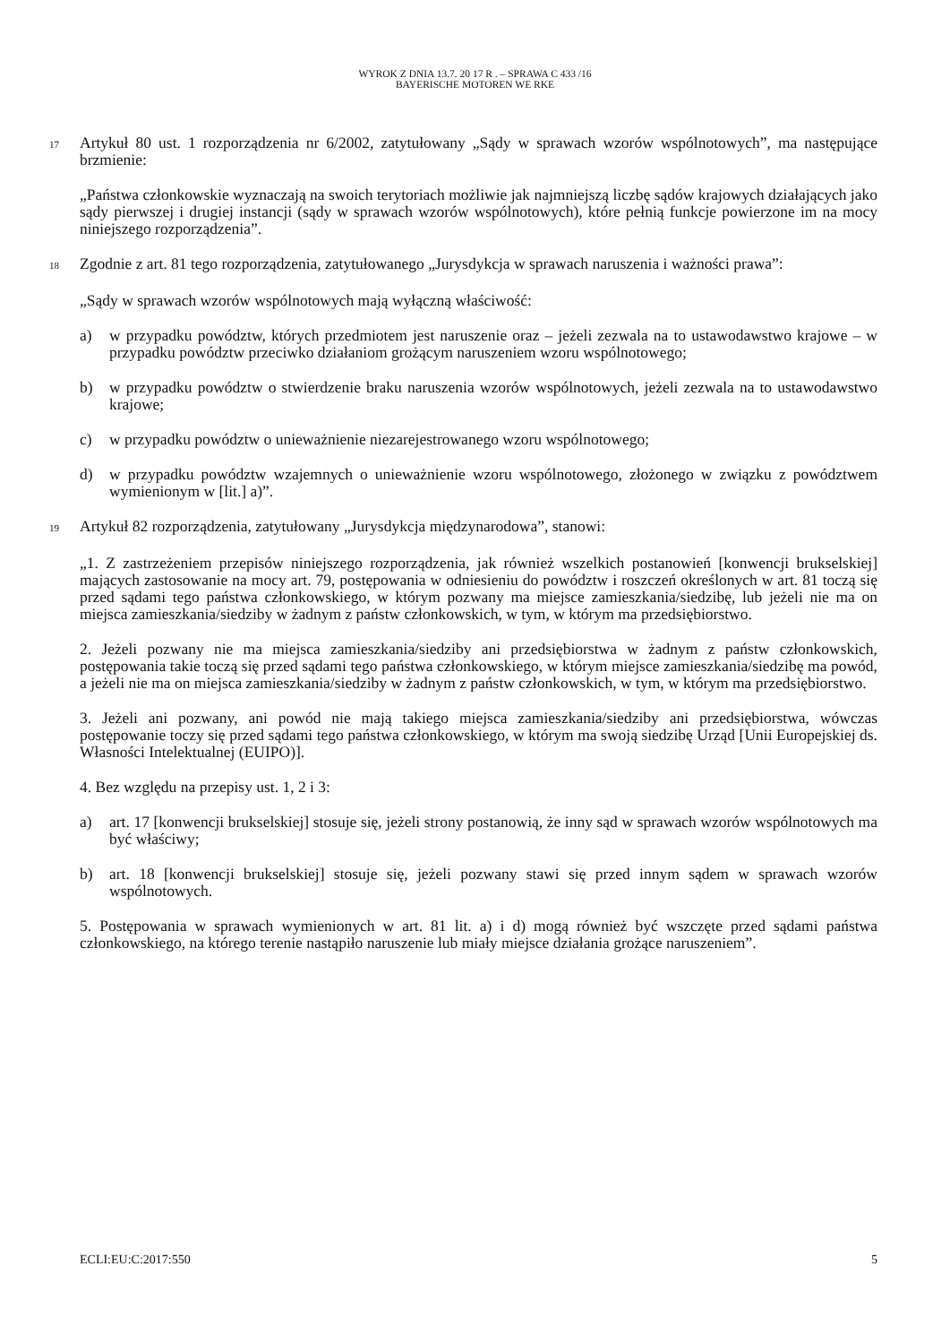WYROK Z DNIA 13.7. 20 17 R . – SPRAWA C 433 /16
BAYERISCHE MOTOREN WE RKE
17
Artykuł 80 ust. 1 rozporządzenia nr 6/2002, zatytułowany „Sądy w sprawach wzorów wspólnotowych”, ma następujące brzmienie:
„Państwa członkowskie wyznaczają na swoich terytoriach możliwie jak najmniejszą liczbę sądów krajowych działających jako sądy pierwszej i drugiej instancji (sądy w sprawach wzorów wspólnotowych), które pełnią funkcje powierzone im na mocy niniejszego rozporządzenia”.
18
Zgodnie z art. 81 tego rozporządzenia, zatytułowanego „Jurysdykcja w sprawach naruszenia i ważności prawa”:
„Sądy w sprawach wzorów wspólnotowych mają wyłączną właściwość:
a) w przypadku powództw, których przedmiotem jest naruszenie oraz – jeżeli zezwala na to ustawodawstwo krajowe – w przypadku powództw przeciwko działaniom grożącym naruszeniem wzoru wspólnotowego;
b) w przypadku powództw o stwierdzenie braku naruszenia wzorów wspólnotowych, jeżeli zezwala na to ustawodawstwo krajowe;
c) w przypadku powództw o unieważnienie niezarejestrowanego wzoru wspólnotowego;
d) w przypadku powództw wzajemnych o unieważnienie wzoru wspólnotowego, złożonego w związku z powództwem wymienionym w [lit.] a)”.
19
Artykuł 82 rozporządzenia, zatytułowany „Jurysdykcja międzynarodowa”, stanowi:
„1. Z zastrzeżeniem przepisów niniejszego rozporządzenia, jak również wszelkich postanowień [konwencji brukselskiej] mających zastosowanie na mocy art. 79, postępowania w odniesieniu do powództw i roszczeń określonych w art. 81 toczą się przed sądami tego państwa członkowskiego, w którym pozwany ma miejsce zamieszkania/siedzibę, lub jeżeli nie ma on miejsca zamieszkania/siedziby w żadnym z państw członkowskich, w tym, w którym ma przedsiębiorstwo.
2. Jeżeli pozwany nie ma miejsca zamieszkania/siedziby ani przedsiębiorstwa w żadnym z państw członkowskich, postępowania takie toczą się przed sądami tego państwa członkowskiego, w którym miejsce zamieszkania/siedzibę ma powód, a jeżeli nie ma on miejsca zamieszkania/siedziby w żadnym z państw członkowskich, w tym, w którym ma przedsiębiorstwo.
3. Jeżeli ani pozwany, ani powód nie mają takiego miejsca zamieszkania/siedziby ani przedsiębiorstwa, wówczas postępowanie toczy się przed sądami tego państwa członkowskiego, w którym ma swoją siedzibę Urząd [Unii Europejskiej ds. Własności Intelektualnej (EUIPO)].
4. Bez względu na przepisy ust. 1, 2 i 3:
a) art. 17 [konwencji brukselskiej] stosuje się, jeżeli strony postanowią, że inny sąd w sprawach wzorów wspólnotowych ma być właściwy;
b) art. 18 [konwencji brukselskiej] stosuje się, jeżeli pozwany stawi się przed innym sądem w sprawach wzorów wspólnotowych.
5. Postępowania w sprawach wymienionych w art. 81 lit. a) i d) mogą również być wszczęte przed sądami państwa członkowskiego, na którego terenie nastąpiło naruszenie lub miały miejsce działania grożące naruszeniem”.
ECLI:EU:C:2017:550 5